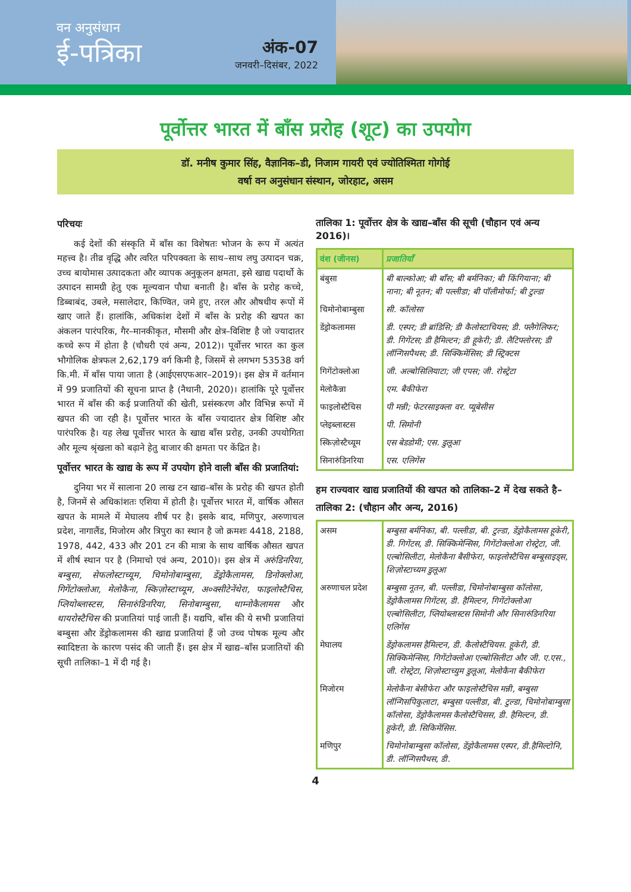वन अनुसंधान
ई-पत्रिका
अंक-07
जनवरी–दिसंबर, 2022
पूर्वोत्तर भारत में बाँस प्ररोह (शूट) का उपयोग
डॉ. मनीष कुमार सिंह, वैज्ञानिक–डी, निजाम गायरी एवं ज्योतिश्मिता गोगोई
वर्षा वन अनुसंधान संस्थान, जोरहाट, असम
परिचयः
कई देशों की संस्कृति में बाँस का विशेषतः भोजन के रूप में अत्यंत महत्त्व है। तीव्र वृद्धि और त्वरित परिपक्वता के साथ–साथ लघु उत्पादन चक्र, उच्च बायोमास उत्पादकता और व्यापक अनुकूलन क्षमता, इसे खाद्य पदार्थो के उत्पादन सामग्री हेतु एक मूल्यवान पौधा बनाती है। बाँस के प्ररोह कच्चे, डिब्बाबंद, उबले, मसालेदार, किण्वित, जमे हुए, तरल और औषधीय रूपों में खाए जाते हैं। हालांकि, अधिकांश देशों में बाँस के प्ररोह की खपत का अंकलन पारंपरिक, गैर–मानकीकृत, मौसमी और क्षेत्र–विशिष्ट है जो ज्यादातर कच्चे रूप में होता है (चौधरी एवं अन्य, 2012)। पूर्वोत्तर भारत का कुल भौगोलिक क्षेत्रफल 2,62,179 वर्ग किमी है, जिसमें से लगभग 53538 वर्ग कि.मी. में बाँस पाया जाता है (आईएसएफआर–2019)। इस क्षेत्र में वर्तमान में 99 प्रजातियों की सूचना प्राप्त है (नैथानी, 2020)। हालांकि पूरे पूर्वोत्तर भारत में बाँस की कई प्रजातियों की खेती, प्रसंस्करण और विभिन्न रूपों में खपत की जा रही है। पूर्वोत्तर भारत के बाँस ज्यादातर क्षेत्र विशिष्ट और पारंपरिक है। यह लेख पूर्वोत्तर भारत के खाद्य बाँस प्ररोह, उनकी उपयोगिता और मूल्य श्रृंखला को बढ़ाने हेतु बाजार की क्षमता पर केंद्रित है।
पूर्वोत्तर भारत के खाद्य के रूप में उपयोग होने वाली बाँस की प्रजातियां:
दुनिया भर में सालाना 20 लाख टन खाद्य–बाँस के प्ररोह की खपत होती है, जिनमें से अधिकांशतः एशिया में होती है। पूर्वोत्तर भारत में, वार्षिक औसत खपत के मामले में मेघालय शीर्ष पर है। इसके बाद, मणिपुर, अरुणाचल प्रदेश, नागालैंड, मिजोरम और त्रिपुरा का स्थान है जो क्रमशः 4418, 2188, 1978, 442, 433 और 201 टन की मात्रा के साथ वार्षिक औसत खपत में शीर्ष स्थान पर है (निमाचो एवं अन्य, 2010)। इस क्षेत्र में अरुंडिनरिया, बम्बुसा, सेफलोस्टाच्यूम, चिमोनोबाम्बुसा, डेंड्रोकैलामस, डिनोक्लोआ, गिगेंटोक्लोआ, मेलोकैना, स्किज़ोस्टाच्यूम, अ०क्सीटेनेंथेरा, फाइलोस्टैचिस, प्लियोब्लास्टस, सिनारुंडिनरिया, सिनोबाम्बुसा, थाम्नोकैलामस और थायरोस्टैचिस की प्रजातियां पाई जाती हैं। यद्यपि, बाँस की ये सभी प्रजातियां बम्बुसा और डेंड्रोकलामस की खाद्य प्रजातियां हैं जो उच्च पोषक मूल्य और स्वादिष्टता के कारण पसंद की जाती हैं। इस क्षेत्र में खाद्य–बाँस प्रजातियों की सूची तालिका–1 में दी गई है।
तालिका 1: पूर्वोत्तर क्षेत्र के खाद्य–बाँस की सूची (चौहान एवं अन्य 2016)।
| वंश (जीनस) | प्रजातियाँ |
| --- | --- |
| बंबुसा | बी बाल्कोआ; बी बाँस; बी बर्मनिका; बी किंगियाना; बी नाना; बी नूतन; बी पल्लीडा; बी पॉलीमोर्फा; बी टुल्डा |
| चिमोनोबाम्बुसा | सी. कॉलोसा |
| डेंड्रोकलामस | डी. एस्पर; डी ब्रांडिसि; डी कैलोस्टाचियस; डी. फ्लैगेलिफर; डी. गिगेंटस; डी हैमिल्टन; डी हूकेरी; डी. लैटिफ्लोरस; डी लॉन्गिसपैथस; डी. सिक्किमेंसिस; डी स्ट्रिक्टस |
| गिगेंटोक्लोआ | जी. अल्बोसिलियाटा; जी एपस; जी. रोस्ट्रेटा |
| मेलोकैन्ना | एम. बैकीफेरा |
| फाइलोस्टैचिस | पी मन्नी; फेटरसाइक्ला वर. प्यूबेसीस |
| प्लेइब्लास्टस | पी. सिमोनी |
| स्किज़ोस्टैच्यूम | एस बेडडोमी; एस. डुलूआ |
| सिनारुंडिनरिया | एस. एलिगेंस |
हम राज्यवार खाद्य प्रजातियों की खपत को तालिका–2 में देख सकते है–
तालिका 2: (चौहान और अन्य, 2016)
| असम | बम्बुसा बर्मनिका, बी. पल्लीडा, बी. टुल्डा, डेंड्रोकैलामस हूकेरी, डी. गिगेंटस, डी. सिक्किमेन्सिस, गिगेंटोक्लोआ रोस्ट्रेटा, जी. एल्बोसिलीटा, मेलोकैना बैसीफेरा, फाइलोस्टैचिस बम्बूसाइड्स, शिज़ोस्टाच्यम डुलूआ |
| अरुणाचल प्रदेश | बम्बुसा नूतन, बी. पल्लीडा, चिमोनोबाम्बुसा कॉलोसा, डेंड्रोकैलामस गिगेंटस, डी. हैमिल्टन, गिगेंटोक्लोआ एल्बोसिलीटा, प्लियोब्लास्टस सिमोनी और सिनारुंडिनरिया एलिगेंस |
| मेघालय | डेंड्रोकलामस हैमिल्टन, डी. कैलोस्टैचियस. हूकेरी, डी. सिक्किमेन्सिस, गिगेंटोक्लोआ एल्बोसिलीटा और जी. ए.एस., जी. रोस्ट्रेटा, शिज़ोस्टाच्युम डुलूआ, मेलोकैना बैकीफेरा |
| मिजोरम | मेलोकैना बेसीफेरा और फाइलोस्टैचिस मन्नी, बम्बुसा लॉन्गिसपिकुलाटा, बम्बुसा पल्लीडा, बी. टुल्डा, चिमोनोबाम्बुसा कॉलोसा, डेंड्रोकैलामस कैलोस्टैचिसस, डी. हैमिल्टन, डी. हुकेरी, डी. सिकिमेंसिस. |
| मणिपुर | चिमोनोबाम्बुसा कॉलोसा, डेंड्रोकैलामस एस्पर, डी.हैमिल्टोनि, डी. लॉन्गिसपैथस, डी. |
4